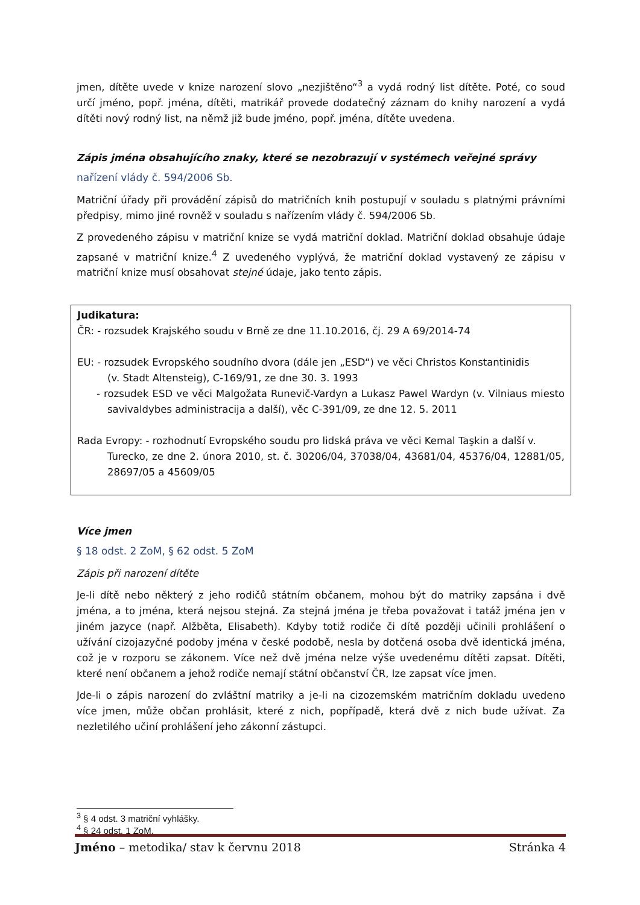jmen, dítěte uvede v knize narození slovo „nezjištěno“<sup>3</sup> a vydá rodný list dítěte. Poté, co soud určí jméno, popř. jména, dítěti, matrikář provede dodatečný záznam do knihy narození a vydá dítěti nový rodný list, na němž již bude jméno, popř. jména, dítěte uvedena.
Zápis jména obsahujícího znaky, které se nezobrazují v systémech veřejné správy
nařízení vlády č. 594/2006 Sb.
Matriční úřady při provádění zápisů do matričních knih postupují v souladu s platnými právními předpisy, mimo jiné rovněž v souladu s nařízením vlády č. 594/2006 Sb.
Z provedeného zápisu v matriční knize se vydá matriční doklad. Matriční doklad obsahuje údaje zapsané v matriční knize.<sup>4</sup> Z uvedeného vyplývá, že matriční doklad vystavený ze zápisu v matriční knize musí obsahovat stejné údaje, jako tento zápis.
Judikatura:
ČR: - rozsudek Krajského soudu v Brně ze dne 11.10.2016, čj. 29 A 69/2014-74
EU: - rozsudek Evropského soudního dvora (dále jen „ESD“) ve věci Christos Konstantinidis
(v. Stadt Altensteig), C-169/91, ze dne 30. 3. 1993
- rozsudek ESD ve věci Malgožata Runevič-Vardyn a Lukasz Pawel Wardyn (v. Vilniaus miesto savivaldybes administracija a další), věc C-391/09, ze dne 12. 5. 2011
Rada Evropy: - rozhodnutí Evropského soudu pro lidská práva ve věci Kemal Taşkin a další v.
Turecko, ze dne 2. února 2010, st. č. 30206/04, 37038/04, 43681/04, 45376/04, 12881/05, 28697/05 a 45609/05
Více jmen
§ 18 odst. 2 ZoM, § 62 odst. 5 ZoM
Zápis při narození dítěte
Je-li dítě nebo některý z jeho rodičů státním občanem, mohou být do matriky zapsána i dvě jména, a to jména, která nejsou stejná. Za stejná jména je třeba považovat i tatáž jména jen v jiném jazyce (např. Alžběta, Elisabeth). Kdyby totiž rodiče či dítě později učinili prohlášení o užívání cizojazyčné podoby jména v české podobě, nesla by dotčená osoba dvě identická jména, což je v rozporu se zákonem. Více než dvě jména nelze výše uvedenému dítěti zapsat. Dítěti, které není občanem a jehož rodiče nemají státní občanství ČR, lze zapsat více jmen.
Jde-li o zápis narození do zvláštní matriky a je-li na cizozemském matričním dokladu uvedeno více jmen, může občan prohlásit, které z nich, popřípadě, která dvě z nich bude užívat. Za nezletilého učiní prohlášení jeho zákonní zástupci.
<sup>3</sup> § 4 odst. 3 matriční vyhlášky.
<sup>4</sup> § 24 odst. 1 ZoM.
Jméno – metodika/ stav k červnu 2018 Stránka 4